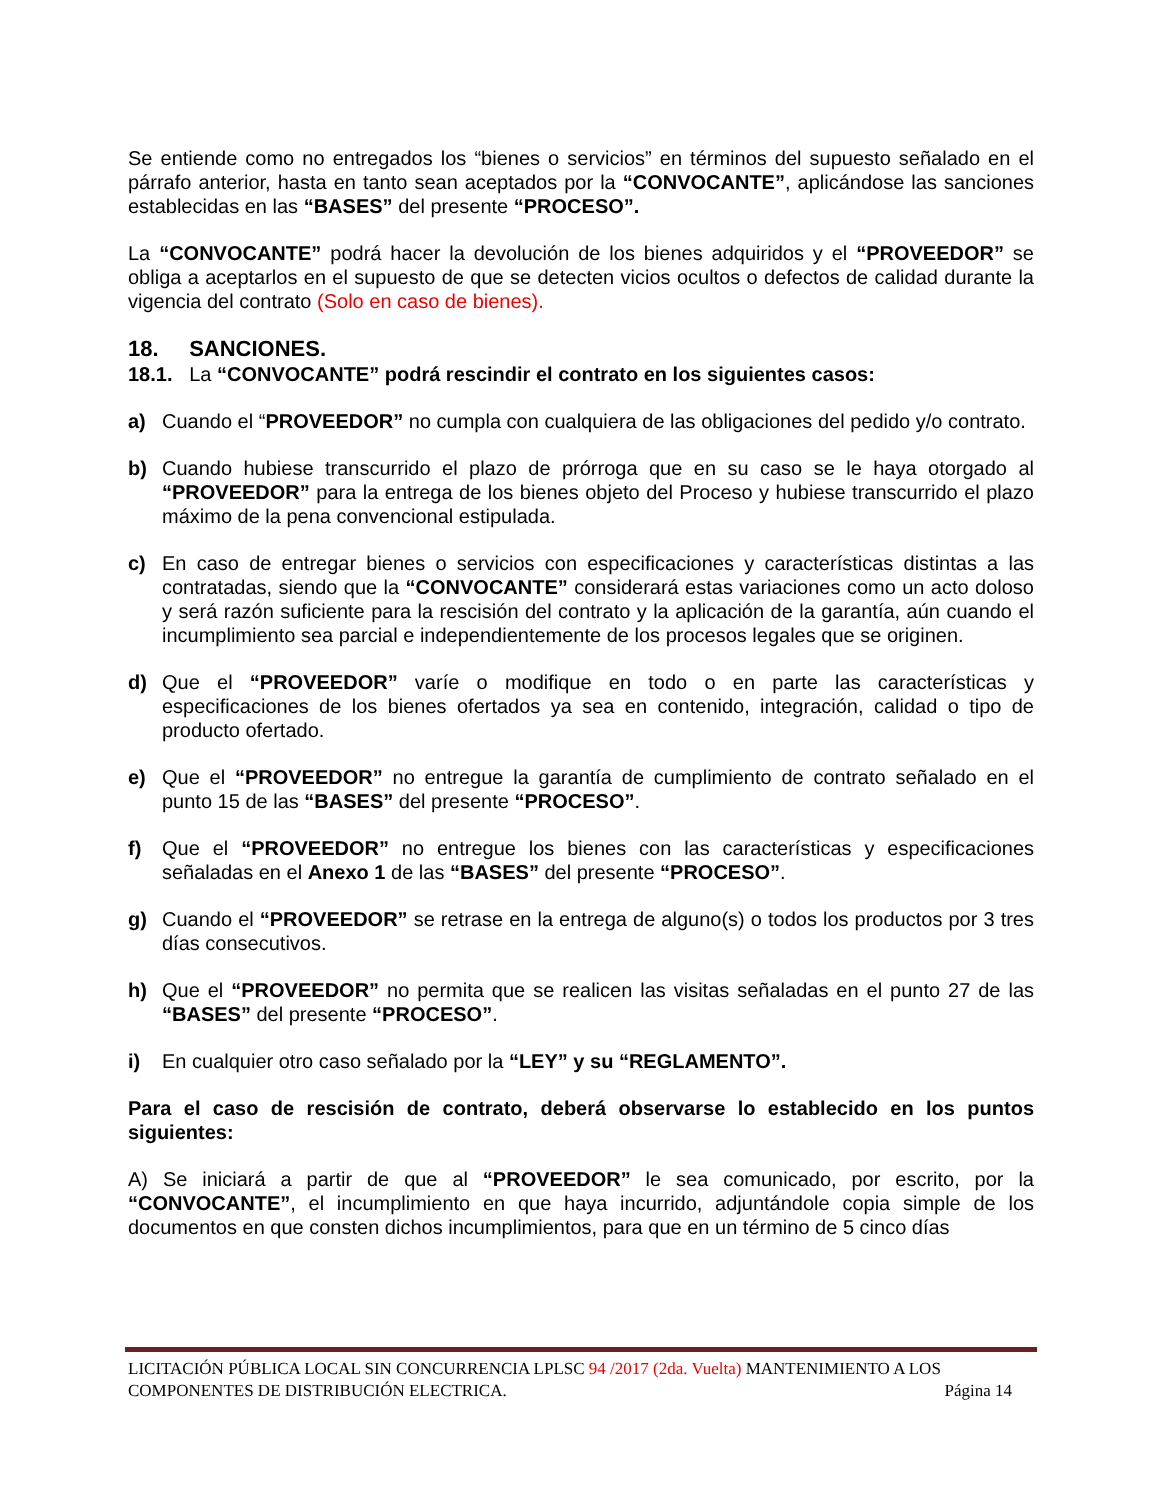Se entiende como no entregados los “bienes o servicios” en términos del supuesto señalado en el párrafo anterior, hasta en tanto sean aceptados por la “CONVOCANTE”, aplicándose las sanciones establecidas en las “BASES” del presente “PROCESO”.
La “CONVOCANTE” podrá hacer la devolución de los bienes adquiridos y el “PROVEEDOR” se obliga a aceptarlos en el supuesto de que se detecten vicios ocultos o defectos de calidad durante la vigencia del contrato (Solo en caso de bienes).
18. SANCIONES.
18.1. La “CONVOCANTE” podrá rescindir el contrato en los siguientes casos:
a) Cuando el “PROVEEDOR” no cumpla con cualquiera de las obligaciones del pedido y/o contrato.
b) Cuando hubiese transcurrido el plazo de prórroga que en su caso se le haya otorgado al “PROVEEDOR” para la entrega de los bienes objeto del Proceso y hubiese transcurrido el plazo máximo de la pena convencional estipulada.
c) En caso de entregar bienes o servicios con especificaciones y características distintas a las contratadas, siendo que la “CONVOCANTE” considerará estas variaciones como un acto doloso y será razón suficiente para la rescisión del contrato y la aplicación de la garantía, aún cuando el incumplimiento sea parcial e independientemente de los procesos legales que se originen.
d) Que el “PROVEEDOR” varíe o modifique en todo o en parte las características y especificaciones de los bienes ofertados ya sea en contenido, integración, calidad o tipo de producto ofertado.
e) Que el “PROVEEDOR” no entregue la garantía de cumplimiento de contrato señalado en el punto 15 de las “BASES” del presente “PROCESO”.
f) Que el “PROVEEDOR” no entregue los bienes con las características y especificaciones señaladas en el Anexo 1 de las “BASES” del presente “PROCESO”.
g) Cuando el “PROVEEDOR” se retrase en la entrega de alguno(s) o todos los productos por 3 tres días consecutivos.
h) Que el “PROVEEDOR” no permita que se realicen las visitas señaladas en el punto 27 de las “BASES” del presente “PROCESO”.
i) En cualquier otro caso señalado por la “LEY” y su “REGLAMENTO”.
Para el caso de rescisión de contrato, deberá observarse lo establecido en los puntos siguientes:
A) Se iniciará a partir de que al “PROVEEDOR” le sea comunicado, por escrito, por la “CONVOCANTE”, el incumplimiento en que haya incurrido, adjuntándole copia simple de los documentos en que consten dichos incumplimientos, para que en un término de 5 cinco días
LICITACIÓN PÚBLICA LOCAL SIN CONCURRENCIA LPLSC 94 /2017 (2da. Vuelta) MANTENIMIENTO A LOS
COMPONENTES DE DISTRIBUCIÓN ELECTRICA. Página 14